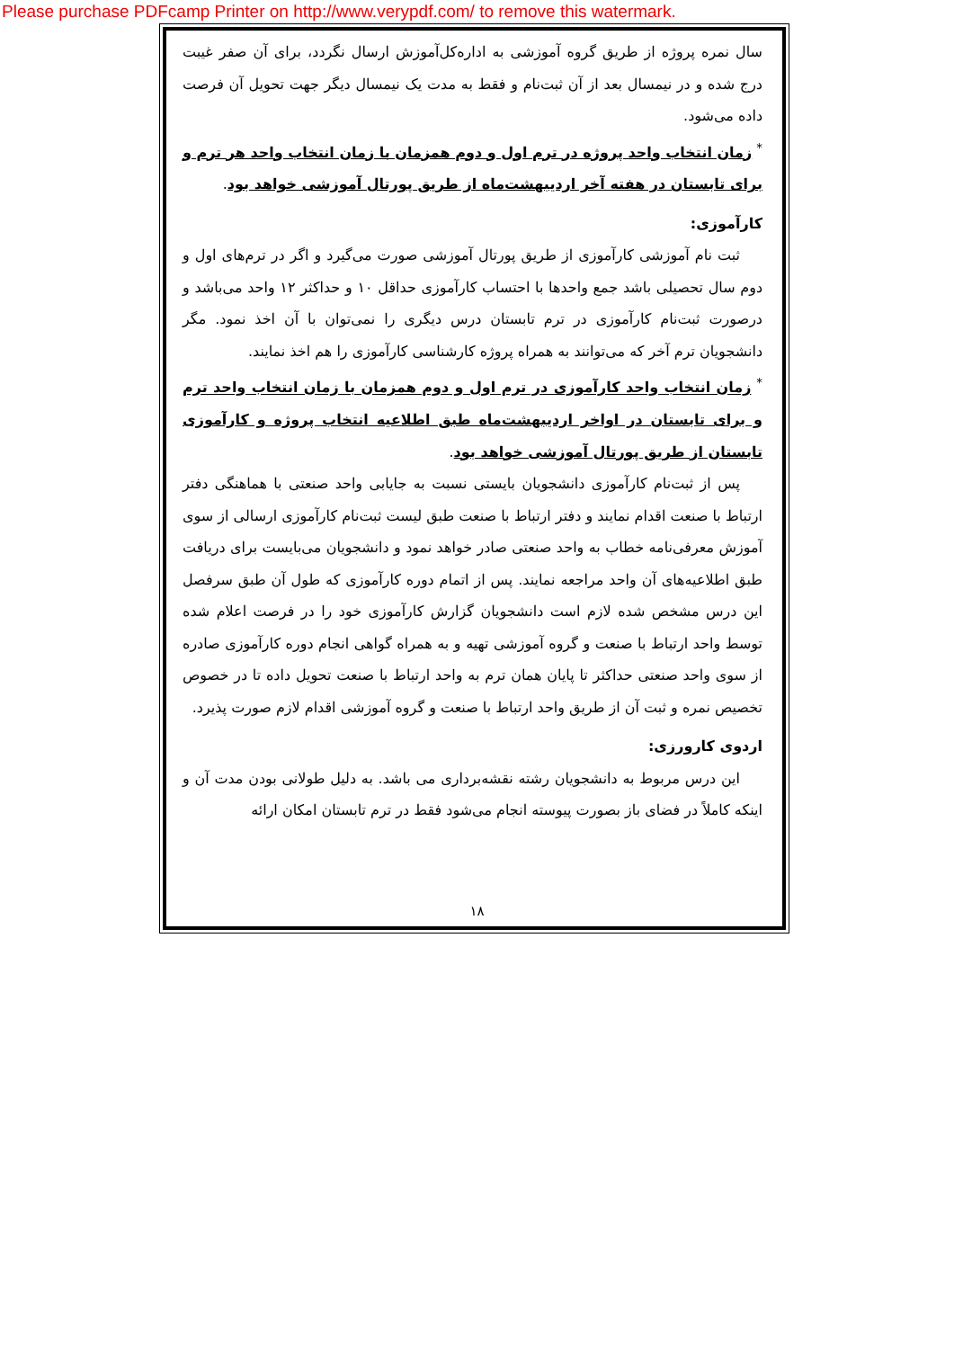Please purchase PDFcamp Printer on http://www.verypdf.com/ to remove this watermark.
سال نمره پروژه از طریق گروه آموزشی به اداره‌کل‌آموزش ارسال نگردد، برای آن صفر غیبت درج شده و در نیمسال بعد از آن ثبت‌نام و فقط به مدت یک نیمسال دیگر جهت تحویل آن فرصت داده می‌شود.
<sup>*</sup> زمان انتخاب واحد پروژه در ترم اول و دوم همزمان با زمان انتخاب واحد هر ترم و برای تابستان در هفته آخر اردیبهشت‌ماه از طریق پورتال آموزشی خواهد بود.
کارآموزی:
ثبت نام آموزشی کارآموزی از طریق پورتال آموزشی صورت می‌گیرد و اگر در ترم‌های اول و دوم سال تحصیلی باشد جمع واحدها با احتساب کارآموزی حداقل ۱۰ و حداکثر ۱۲ واحد می‌باشد و درصورت ثبت‌نام کارآموزی در ترم تابستان درس دیگری را نمی‌توان با آن اخذ نمود. مگر دانشجویان ترم آخر که می‌توانند به همراه پروژه کارشناسی کارآموزی را هم اخذ نمایند.
<sup>*</sup> زمان انتخاب واحد کارآموزی در ترم اول و دوم همزمان با زمان انتخاب واحد ترم و برای تابستان در اواخر اردیبهشت‌ماه طبق اطلاعیه انتخاب پروژه و کارآموزی تابستان از طریق پورتال آموزشی خواهد بود.
پس از ثبت‌نام کارآموزی دانشجویان بایستی نسبت به جایابی واحد صنعتی با هماهنگی دفتر ارتباط با صنعت اقدام نمایند و دفتر ارتباط با صنعت طبق لیست ثبت‌نام کارآموزی ارسالی از سوی آموزش معرفی‌نامه خطاب به واحد صنعتی صادر خواهد نمود و دانشجویان می‌بایست برای دریافت طبق اطلاعیه‌های آن واحد مراجعه نمایند. پس از اتمام دوره کارآموزی که طول آن طبق سرفصل این درس مشخص شده لازم است دانشجویان گزارش کارآموزی خود را در فرصت اعلام شده توسط واحد ارتباط با صنعت و گروه آموزشی تهیه و به همراه گواهی انجام دوره کارآموزی صادره از سوی واحد صنعتی حداکثر تا پایان همان ترم به واحد ارتباط با صنعت تحویل داده تا در خصوص تخصیص نمره و ثبت آن از طریق واحد ارتباط با صنعت و گروه آموزشی اقدام لازم صورت پذیرد.
اردوی کارورزی:
این درس مربوط به دانشجویان رشته نقشه‌برداری می باشد. به دلیل طولانی بودن مدت آن و اینکه کاملاً در فضای باز بصورت پیوسته انجام می‌شود فقط در ترم تابستان امکان ارائه
۱۸